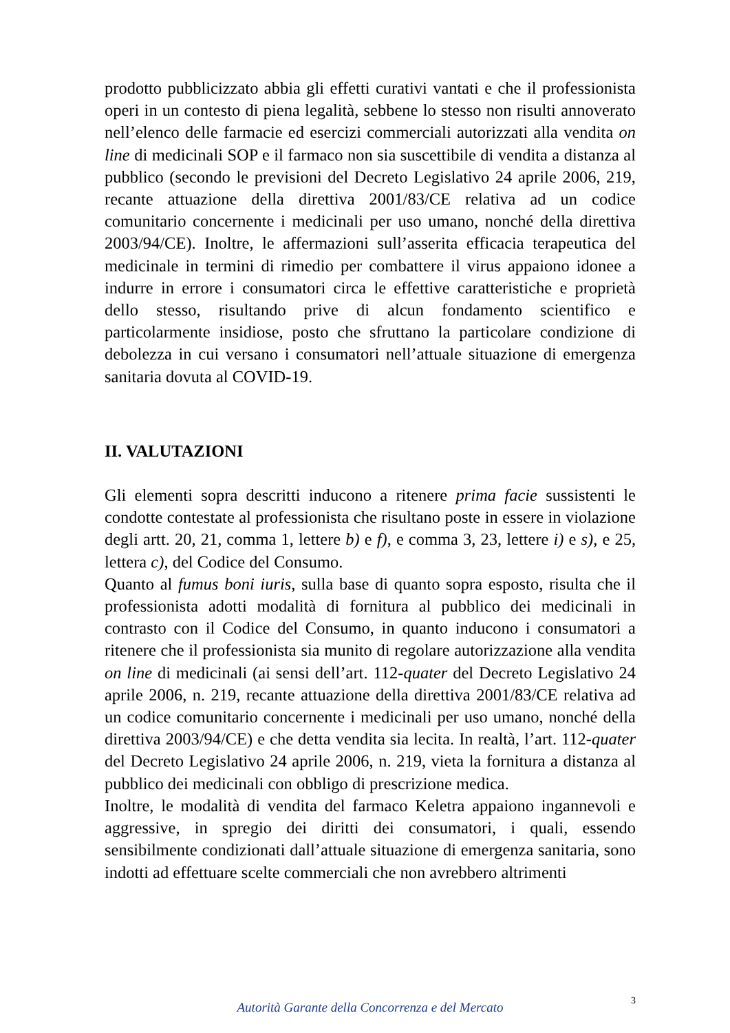prodotto pubblicizzato abbia gli effetti curativi vantati e che il professionista operi in un contesto di piena legalità, sebbene lo stesso non risulti annoverato nell’elenco delle farmacie ed esercizi commerciali autorizzati alla vendita on line di medicinali SOP e il farmaco non sia suscettibile di vendita a distanza al pubblico (secondo le previsioni del Decreto Legislativo 24 aprile 2006, 219, recante attuazione della direttiva 2001/83/CE relativa ad un codice comunitario concernente i medicinali per uso umano, nonché della direttiva 2003/94/CE). Inoltre, le affermazioni sull’asserita efficacia terapeutica del medicinale in termini di rimedio per combattere il virus appaiono idonee a indurre in errore i consumatori circa le effettive caratteristiche e proprietà dello stesso, risultando prive di alcun fondamento scientifico e particolarmente insidiose, posto che sfruttano la particolare condizione di debolezza in cui versano i consumatori nell’attuale situazione di emergenza sanitaria dovuta al COVID-19.
II. VALUTAZIONI
Gli elementi sopra descritti inducono a ritenere prima facie sussistenti le condotte contestate al professionista che risultano poste in essere in violazione degli artt. 20, 21, comma 1, lettere b) e f), e comma 3, 23, lettere i) e s), e 25, lettera c), del Codice del Consumo.
Quanto al fumus boni iuris, sulla base di quanto sopra esposto, risulta che il professionista adotti modalità di fornitura al pubblico dei medicinali in contrasto con il Codice del Consumo, in quanto inducono i consumatori a ritenere che il professionista sia munito di regolare autorizzazione alla vendita on line di medicinali (ai sensi dell’art. 112-quater del Decreto Legislativo 24 aprile 2006, n. 219, recante attuazione della direttiva 2001/83/CE relativa ad un codice comunitario concernente i medicinali per uso umano, nonché della direttiva 2003/94/CE) e che detta vendita sia lecita. In realtà, l’art. 112-quater del Decreto Legislativo 24 aprile 2006, n. 219, vieta la fornitura a distanza al pubblico dei medicinali con obbligo di prescrizione medica.
Inoltre, le modalità di vendita del farmaco Keletra appaiono ingannevoli e aggressive, in spregio dei diritti dei consumatori, i quali, essendo sensibilmente condizionati dall’attuale situazione di emergenza sanitaria, sono indotti ad effettuare scelte commerciali che non avrebbero altrimenti
Autorità Garante della Concorrenza e del Mercato
3